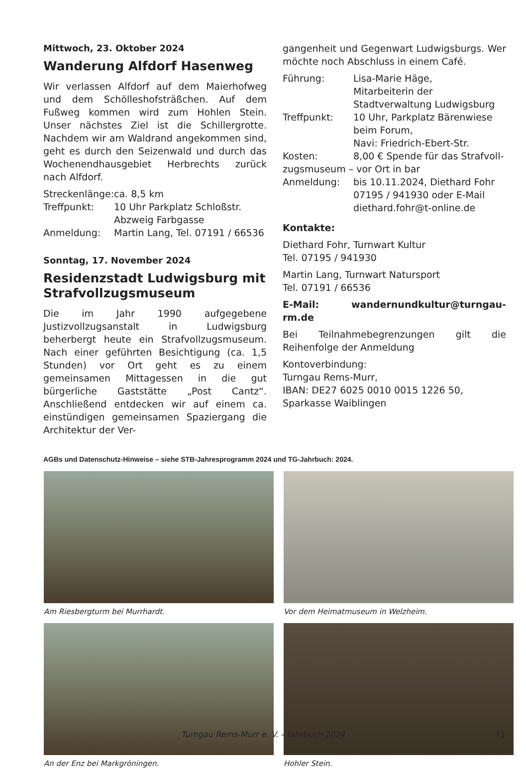Mittwoch, 23. Oktober 2024
Wanderung Alfdorf Hasenweg
Wir verlassen Alfdorf auf dem Maierhofweg und dem Schölleshofsträßchen. Auf dem Fußweg kommen wird zum Hohlen Stein. Unser nächstes Ziel ist die Schillergrotte. Nachdem wir am Waldrand angekommen sind, geht es durch den Seizenwald und durch das Wochenendhausgebiet Herbrechts zurück nach Alfdorf.
Streckenlänge: ca. 8,5 km
Treffpunkt: 10 Uhr Parkplatz Schloßstr.
Abzweig Farbgasse
Anmeldung: Martin Lang, Tel. 07191 / 66536
Sonntag, 17. November 2024
Residenzstadt Ludwigsburg mit Strafvollzugsmuseum
Die im Jahr 1990 aufgegebene Justizvollzugsanstalt in Ludwigsburg beherbergt heute ein Strafvollzugsmuseum. Nach einer geführten Besichtigung (ca. 1,5 Stunden) vor Ort geht es zu einem gemeinsamen Mittagessen in die gut bürgerliche Gaststätte „Post Cantz“. Anschließend entdecken wir auf einem ca. einstündigen gemeinsamen Spaziergang die Architektur der Ver-
gangenheit und Gegenwart Ludwigsburgs. Wer möchte noch Abschluss in einem Café.
Führung: Lisa-Marie Häge,
Mitarbeiterin der Stadtverwaltung Ludwigsburg
Treffpunkt: 10 Uhr, Parkplatz Bärenwiese beim Forum,
Navi: Friedrich-Ebert-Str.
Kosten: 8,00 € Spende für das Strafvoll-
zugsmuseum – vor Ort in bar
Anmeldung: bis 10.11.2024, Diethard Fohr 07195 / 941930 oder E-Mail diethard.fohr@t-online.de
Kontakte:
Diethard Fohr, Turnwart Kultur
Tel. 07195 / 941930
Martin Lang, Turnwart Natursport
Tel. 07191 / 66536
E-Mail: wandernundkultur@turngau-rm.de
Bei Teilnahmebegrenzungen gilt die Reihenfolge der Anmeldung
Kontoverbindung:
Turngau Rems-Murr,
IBAN: DE27 6025 0010 0015 1226 50,
Sparkasse Waiblingen
AGBs und Datenschutz-Hinweise – siehe STB-Jahresprogramm 2024 und TG-Jahrbuch: 2024.
Am Riesbergturm bei Murrhardt.
Vor dem Heimatmuseum in Welzheim.
An der Enz bei Markgröningen.
Hohler Stein.
Turngau Rems-Murr e. V. – Jahrbuch 2024 71